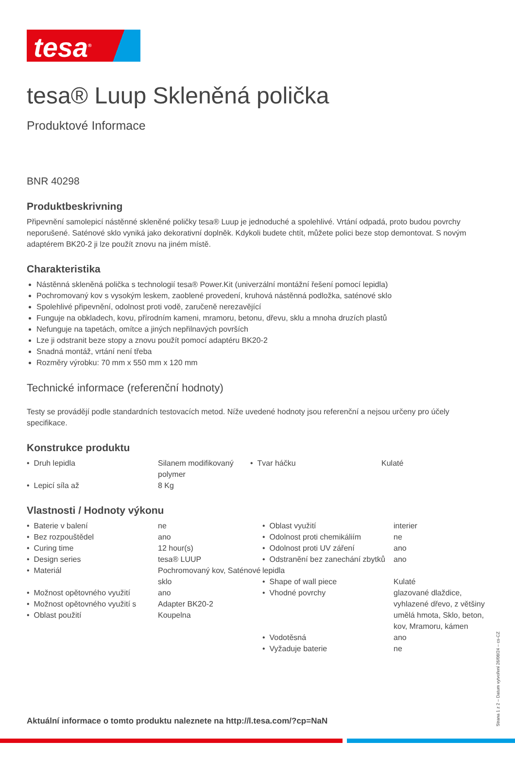tesa<sup>®</sup>
tesa® Luup Skleněná polička
Produktové Informace
BNR 40298
Produktbeskrivning
Připevnění samolepicí nástěnné skleněné poličky tesa® Luup je jednoduché a spolehlivé. Vrtání odpadá, proto budou povrchy neporušené. Saténové sklo vyniká jako dekorativní doplněk. Kdykoli budete chtít, můžete polici beze stop demontovat. S novým adaptérem BK20-2 ji lze použít znovu na jiném místě.
Charakteristika
Nástěnná skleněná polička s technologií tesa® Power.Kit (univerzální montážní řešení pomocí lepidla)
Pochromovaný kov s vysokým leskem, zaoblené provedení, kruhová nástěnná podložka, saténové sklo
Spolehlivé připevnění, odolnost proti vodě, zaručeně nerezavějící
Funguje na obkladech, kovu, přírodním kameni, mramoru, betonu, dřevu, sklu a mnoha druzích plastů
Nefunguje na tapetách, omítce a jiných nepřilnavých površích
Lze ji odstranit beze stopy a znovu použít pomocí adaptéru BK20-2
Snadná montáž, vrtání není třeba
Rozměry výrobku: 70 mm x 550 mm x 120 mm
Technické informace (referenční hodnoty)
Testy se provádějí podle standardních testovacích metod. Níže uvedené hodnoty jsou referenční a nejsou určeny pro účely specifikace.
Konstrukce produktu
| • Druh lepidla | Silanem modifikovaný polymer | • Tvar háčku | Kulaté |
| • Lepicí síla až | 8 Kg | | |
Vlastnosti / Hodnoty výkonu
| / • Baterie v balení / ne / / • Bez rozpouštědel / ano / / • Curing time / 12 hour(s) / / • Design series / tesa® LUUP / / • Materiál / Pochromovaný kov, Saténové sklo / / • Možnost opětovného využití / ano / / • Možnost opětovného využití s / Adapter BK20-2 / / • Oblast použití / Koupelna / | / • Oblast využití / interier / / • Odolnost proti chemikáliím / ne / / • Odolnost proti UV záření / ano / / • Odstranění bez zanechání zbytků lepidla / ano / / • Shape of wall piece / Kulaté / / • Vhodné povrchy / glazované dlaždice, vyhlazené dřevo, z většiny umělá hmota, Sklo, beton, kov, Mramoru, kámen / / • Vodotěsná / ano / / • Vyžaduje baterie / ne / |
Aktuální informace o tomto produktu naleznete na http://l.tesa.com/?cp=NaN
Strana 1 z 2 – Datum vytvoření 26/08/24 – cs-CZ